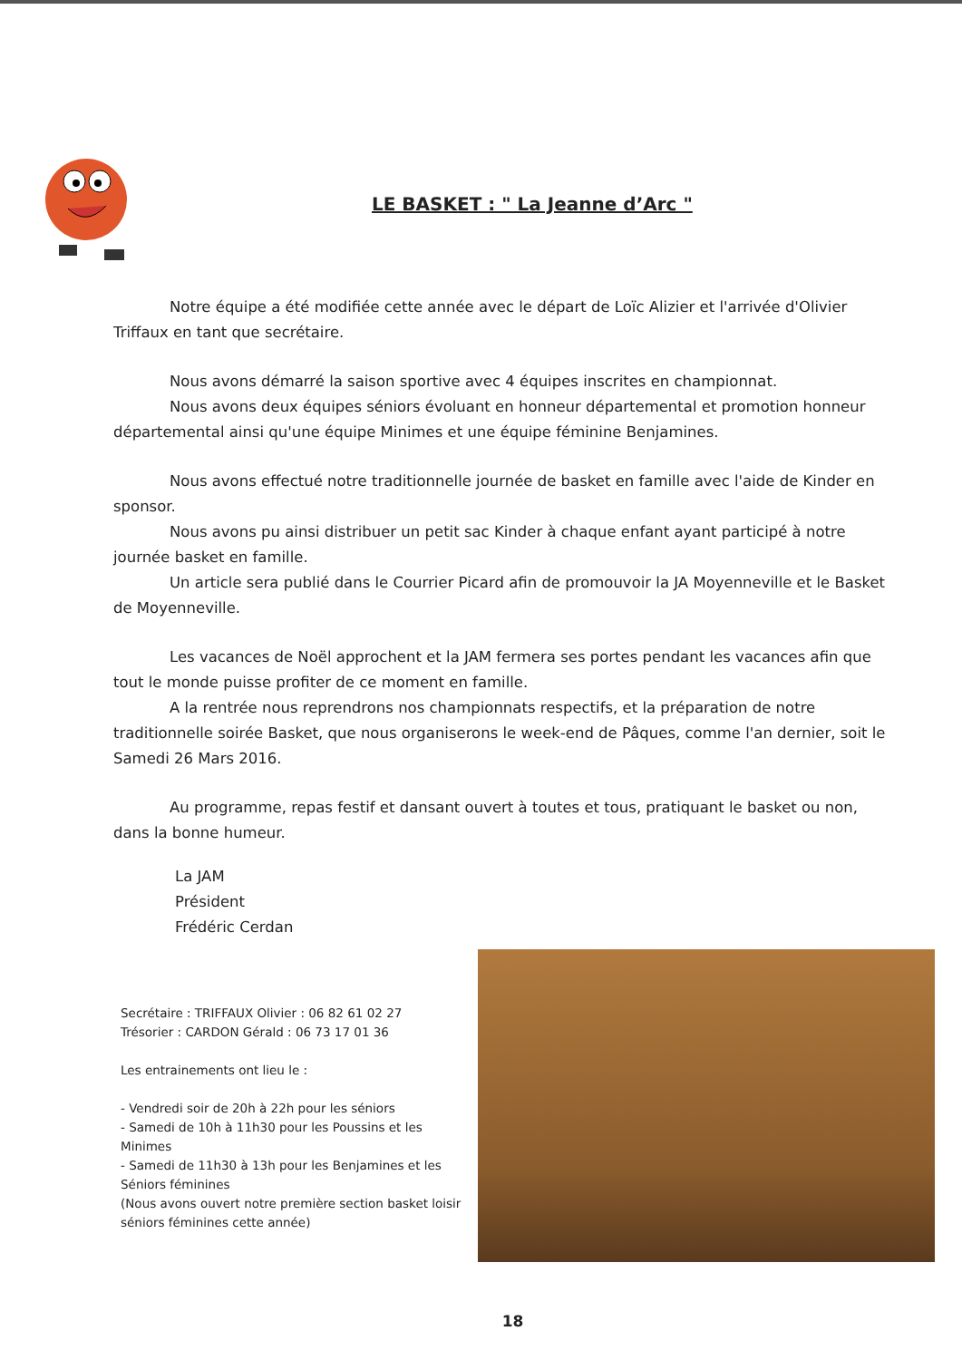LE BASKET : " La Jeanne d’Arc "
Notre équipe a été modifiée cette année avec le départ de Loïc Alizier et l'arrivée d'Olivier Triffaux en tant que secrétaire.
Nous avons démarré la saison sportive avec 4 équipes inscrites en championnat.
Nous avons deux équipes séniors évoluant en honneur départemental et promotion honneur départemental ainsi qu'une équipe Minimes et une équipe féminine Benjamines.
Nous avons effectué notre traditionnelle journée de basket en famille avec l'aide de Kinder en sponsor.
Nous avons pu ainsi distribuer un petit sac Kinder à chaque enfant ayant participé à notre journée basket en famille.
Un article sera publié dans le Courrier Picard afin de promouvoir la JA Moyenneville et le Basket de Moyenneville.
Les vacances de Noël approchent et la JAM fermera ses portes pendant les vacances afin que tout le monde puisse profiter de ce moment en famille.
A la rentrée nous reprendrons nos championnats respectifs, et la préparation de notre traditionnelle soirée Basket, que nous organiserons le week-end de Pâques, comme l'an dernier, soit le Samedi 26 Mars 2016.
Au programme, repas festif et dansant ouvert à toutes et tous, pratiquant le basket ou non, dans la bonne humeur.
La JAM
Président
Frédéric Cerdan
Secrétaire : TRIFFAUX Olivier : 06 82 61 02 27
Trésorier : CARDON Gérald : 06 73 17 01 36
Les entrainements ont lieu le :
- Vendredi soir de 20h à 22h pour les séniors
- Samedi de 10h à 11h30 pour les Poussins et les Minimes
- Samedi de 11h30 à 13h pour les Benjamines et les Séniors féminines
(Nous avons ouvert notre première section basket loisir séniors féminines cette année)
18